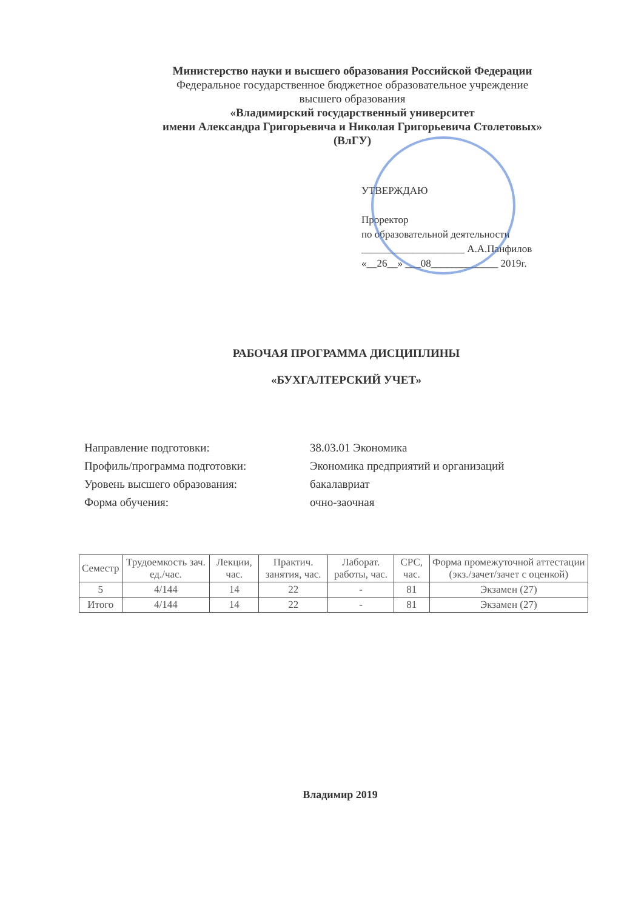Министерство науки и высшего образования Российской Федерации
Федеральное государственное бюджетное образовательное учреждение
высшего образования
«Владимирский государственный университет
имени Александра Григорьевича и Николая Григорьевича Столетовых»
(ВлГУ)
УТВЕРЖДАЮ
Проректор
по образовательной деятельности
____________________ А.А.Панфилов
«__26__» ___08_____________ 2019г.
РАБОЧАЯ ПРОГРАММА ДИСЦИПЛИНЫ
«БУХГАЛТЕРСКИЙ УЧЕТ»
| Направление подготовки: | 38.03.01 Экономика |
| Профиль/программа подготовки: | Экономика предприятий и организаций |
| Уровень высшего образования: | бакалавриат |
| Форма обучения: | очно-заочная |
| Семестр | Трудоемкость зач. ед./час. | Лекции, час. | Практич. занятия, час. | Лаборат. работы, час. | СРС, час. | Форма промежуточной аттестации (экз./зачет/зачет с оценкой) |
| --- | --- | --- | --- | --- | --- | --- |
| 5 | 4/144 | 14 | 22 | - | 81 | Экзамен (27) |
| Итого | 4/144 | 14 | 22 | - | 81 | Экзамен (27) |
Владимир 2019